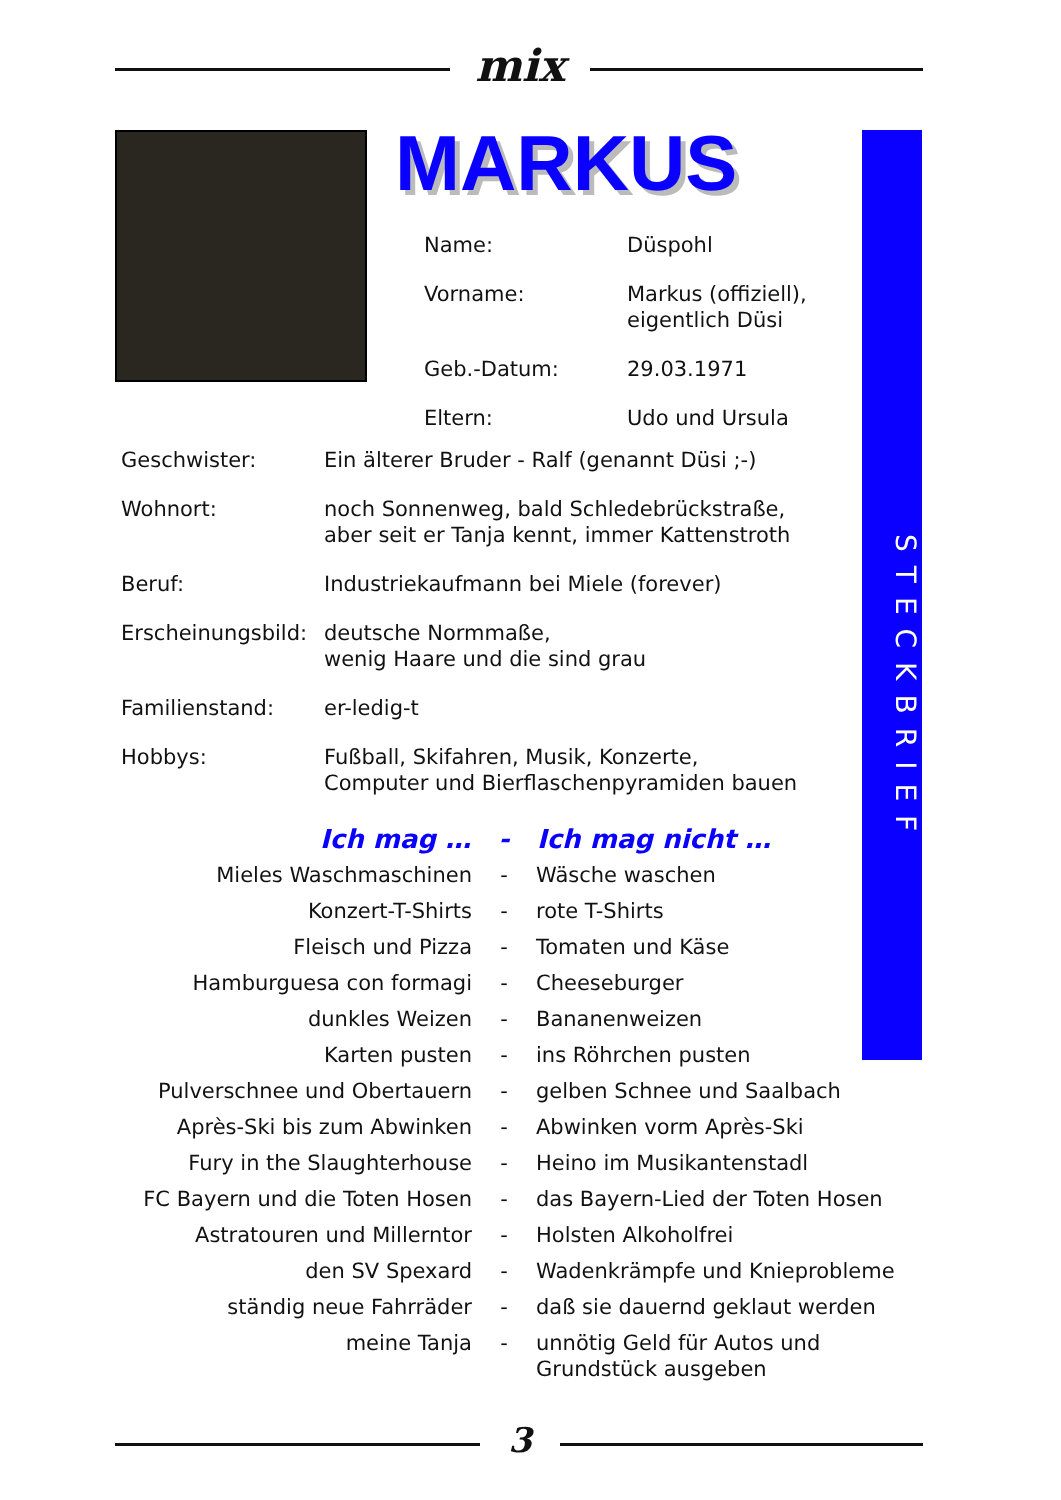mix
MARKUS
STECKBRIEF
| Name: | Düspohl |
| Vorname: | Markus (offiziell), eigentlich Düsi |
| Geb.-Datum: | 29.03.1971 |
| Eltern: | Udo und Ursula |
| Geschwister: | Ein älterer Bruder - Ralf (genannt Düsi ;-) |
| Wohnort: | noch Sonnenweg, bald Schledebrückstraße, aber seit er Tanja kennt, immer Kattenstroth |
| Beruf: | Industriekaufmann bei Miele (forever) |
| Erscheinungsbild: | deutsche Normmaße, wenig Haare und die sind grau |
| Familienstand: | er-ledig-t |
| Hobbys: | Fußball, Skifahren, Musik, Konzerte, Computer und Bierflaschenpyramiden bauen |
| Ich mag … | - | Ich mag nicht … |
| --- | --- | --- |
| Mieles Waschmaschinen | - | Wäsche waschen |
| Konzert-T-Shirts | - | rote T-Shirts |
| Fleisch und Pizza | - | Tomaten und Käse |
| Hamburguesa con formagi | - | Cheeseburger |
| dunkles Weizen | - | Bananenweizen |
| Karten pusten | - | ins Röhrchen pusten |
| Pulverschnee und Obertauern | - | gelben Schnee und Saalbach |
| Après-Ski bis zum Abwinken | - | Abwinken vorm Après-Ski |
| Fury in the Slaughterhouse | - | Heino im Musikantenstadl |
| FC Bayern und die Toten Hosen | - | das Bayern-Lied der Toten Hosen |
| Astratouren und Millerntor | - | Holsten Alkoholfrei |
| den SV Spexard | - | Wadenkrämpfe und Knieprobleme |
| ständig neue Fahrräder | - | daß sie dauernd geklaut werden |
| meine Tanja | - | unnötig Geld für Autos und Grundstück ausgeben |
3